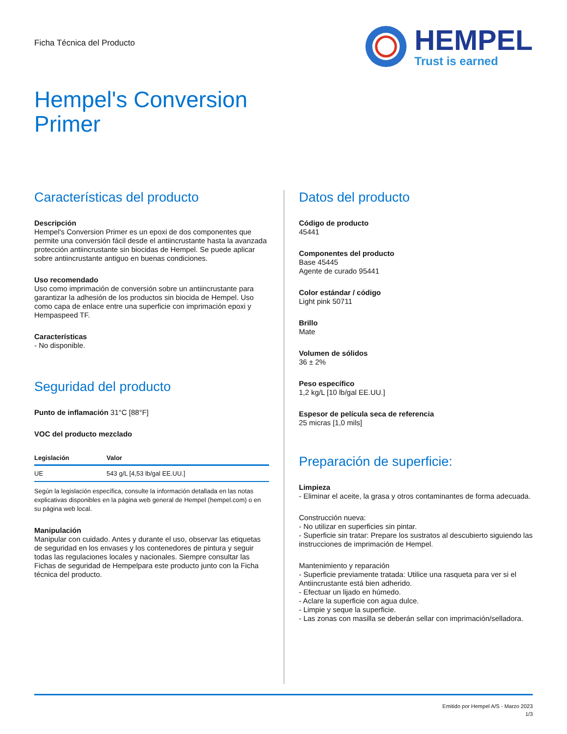Ficha Técnica del Producto
HEMPEL
Trust is earned
Hempel's Conversion
Primer
Características del producto
Descripción
Hempel's Conversion Primer es un epoxi de dos componentes que permite una conversión fácil desde el antiincrustante hasta la avanzada protección antiincrustante sin biocidas de Hempel. Se puede aplicar sobre antiincrustante antiguo en buenas condiciones.
Uso recomendado
Uso como imprimación de conversión sobre un antiincrustante para garantizar la adhesión de los productos sin biocida de Hempel. Uso como capa de enlace entre una superficie con imprimación epoxi y Hempaspeed TF.
Características
- No disponible.
Seguridad del producto
Punto de inflamación 31°C [88°F]
VOC del producto mezclado
| Legislación | Valor |
| --- | --- |
| UE | 543 g/L [4,53 lb/gal EE.UU.] |
Según la legislación específica, consulte la información detallada en las notas explicativas disponibles en la página web general de Hempel (hempel.com) o en su página web local.
Manipulación
Manipular con cuidado. Antes y durante el uso, observar las etiquetas de seguridad en los envases y los contenedores de pintura y seguir todas las regulaciones locales y nacionales. Siempre consultar las Fichas de seguridad de Hempelpara este producto junto con la Ficha técnica del producto.
Datos del producto
Código de producto
45441
Componentes del producto
Base 45445
Agente de curado 95441
Color estándar / código
Light pink 50711
Brillo
Mate
Volumen de sólidos
36 ± 2%
Peso específico
1,2 kg/L [10 lb/gal EE.UU.]
Espesor de película seca de referencia
25 micras [1,0 mils]
Preparación de superficie:
Limpieza
- Eliminar el aceite, la grasa y otros contaminantes de forma adecuada.
Construcción nueva:
- No utilizar en superficies sin pintar.
- Superficie sin tratar: Prepare los sustratos al descubierto siguiendo las instrucciones de imprimación de Hempel.
Mantenimiento y reparación
- Superficie previamente tratada: Utilice una rasqueta para ver si el Antiincrustante está bien adherido.
- Efectuar un lijado en húmedo.
- Aclare la superficie con agua dulce.
- Limpie y seque la superficie.
- Las zonas con masilla se deberán sellar con imprimación/selladora.
Emitido por Hempel A/S - Marzo 2023
1/3